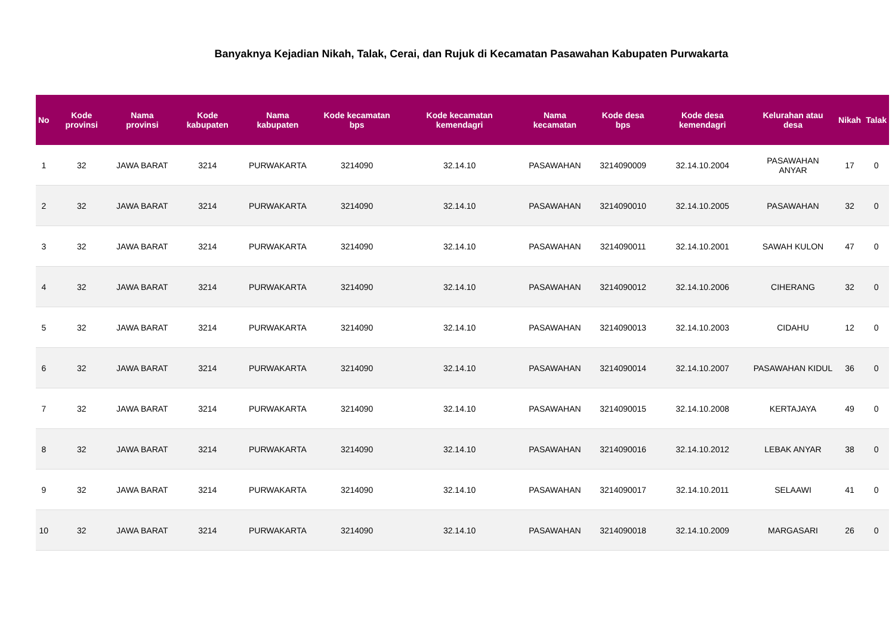Banyaknya Kejadian Nikah, Talak, Cerai, dan Rujuk di Kecamatan Pasawahan Kabupaten Purwakarta
| No | Kode provinsi | Nama provinsi | Kode kabupaten | Nama kabupaten | Kode kecamatan bps | Kode kecamatan kemendagri | Nama kecamatan | Kode desa bps | Kode desa kemendagri | Kelurahan atau desa | Nikah | Talak |
| --- | --- | --- | --- | --- | --- | --- | --- | --- | --- | --- | --- | --- |
| 1 | 32 | JAWA BARAT | 3214 | PURWAKARTA | 3214090 | 32.14.10 | PASAWAHAN | 3214090009 | 32.14.10.2004 | PASAWAHAN ANYAR | 17 | 0 |
| 2 | 32 | JAWA BARAT | 3214 | PURWAKARTA | 3214090 | 32.14.10 | PASAWAHAN | 3214090010 | 32.14.10.2005 | PASAWAHAN | 32 | 0 |
| 3 | 32 | JAWA BARAT | 3214 | PURWAKARTA | 3214090 | 32.14.10 | PASAWAHAN | 3214090011 | 32.14.10.2001 | SAWAH KULON | 47 | 0 |
| 4 | 32 | JAWA BARAT | 3214 | PURWAKARTA | 3214090 | 32.14.10 | PASAWAHAN | 3214090012 | 32.14.10.2006 | CIHERANG | 32 | 0 |
| 5 | 32 | JAWA BARAT | 3214 | PURWAKARTA | 3214090 | 32.14.10 | PASAWAHAN | 3214090013 | 32.14.10.2003 | CIDAHU | 12 | 0 |
| 6 | 32 | JAWA BARAT | 3214 | PURWAKARTA | 3214090 | 32.14.10 | PASAWAHAN | 3214090014 | 32.14.10.2007 | PASAWAHAN KIDUL | 36 | 0 |
| 7 | 32 | JAWA BARAT | 3214 | PURWAKARTA | 3214090 | 32.14.10 | PASAWAHAN | 3214090015 | 32.14.10.2008 | KERTAJAYA | 49 | 0 |
| 8 | 32 | JAWA BARAT | 3214 | PURWAKARTA | 3214090 | 32.14.10 | PASAWAHAN | 3214090016 | 32.14.10.2012 | LEBAK ANYAR | 38 | 0 |
| 9 | 32 | JAWA BARAT | 3214 | PURWAKARTA | 3214090 | 32.14.10 | PASAWAHAN | 3214090017 | 32.14.10.2011 | SELAAWI | 41 | 0 |
| 10 | 32 | JAWA BARAT | 3214 | PURWAKARTA | 3214090 | 32.14.10 | PASAWAHAN | 3214090018 | 32.14.10.2009 | MARGASARI | 26 | 0 |